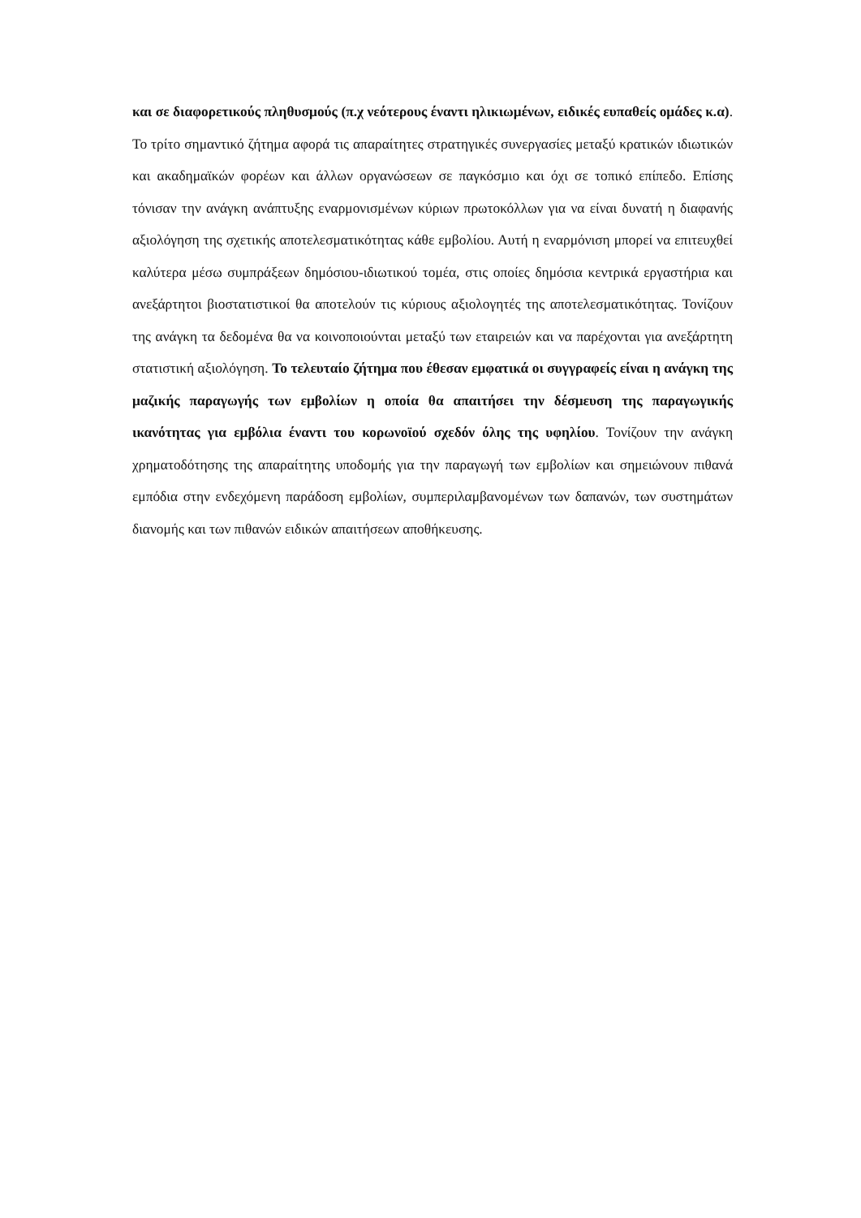και σε διαφορετικούς πληθυσμούς (π.χ νεότερους έναντι ηλικιωμένων, ειδικές ευπαθείς ομάδες κ.α). Το τρίτο σημαντικό ζήτημα αφορά τις απαραίτητες στρατηγικές συνεργασίες μεταξύ κρατικών ιδιωτικών και ακαδημαϊκών φορέων και άλλων οργανώσεων σε παγκόσμιο και όχι σε τοπικό επίπεδο. Επίσης τόνισαν την ανάγκη ανάπτυξης εναρμονισμένων κύριων πρωτοκόλλων για να είναι δυνατή η διαφανής αξιολόγηση της σχετικής αποτελεσματικότητας κάθε εμβολίου. Αυτή η εναρμόνιση μπορεί να επιτευχθεί καλύτερα μέσω συμπράξεων δημόσιου-ιδιωτικού τομέα, στις οποίες δημόσια κεντρικά εργαστήρια και ανεξάρτητοι βιοστατιστικοί θα αποτελούν τις κύριους αξιολογητές της αποτελεσματικότητας. Τονίζουν της ανάγκη τα δεδομένα θα να κοινοποιούνται μεταξύ των εταιρειών και να παρέχονται για ανεξάρτητη στατιστική αξιολόγηση. Το τελευταίο ζήτημα που έθεσαν εμφατικά οι συγγραφείς είναι η ανάγκη της μαζικής παραγωγής των εμβολίων η οποία θα απαιτήσει την δέσμευση της παραγωγικής ικανότητας για εμβόλια έναντι του κορωνοϊού σχεδόν όλης της υφηλίου. Τονίζουν την ανάγκη χρηματοδότησης της απαραίτητης υποδομής για την παραγωγή των εμβολίων και σημειώνουν πιθανά εμπόδια στην ενδεχόμενη παράδοση εμβολίων, συμπεριλαμβανομένων των δαπανών, των συστημάτων διανομής και των πιθανών ειδικών απαιτήσεων αποθήκευσης.